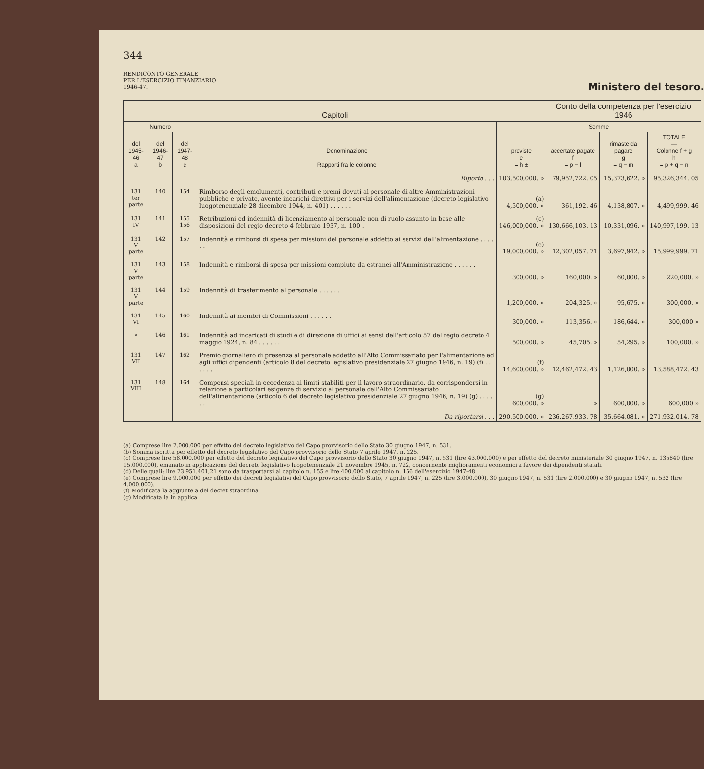344
RENDICONTO GENERALE
PER L'ESERCIZIO FINANZIARIO
1946-47.
Ministero del tesoro.
| Capitoli | | | | | Conto della competenza per l'esercizio 1946 | | |
| --- | --- | --- | --- | --- | --- | --- | --- |
| Numero | | | Denominazione Rapporti fra le colonne | Somme | | | |
| del 1945-46 a | del 1946-47 b | del 1947-48 c | | previste e = h ± | accertate pagate f = p − l | rimaste da pagare g = q − m | TOTALE — Colonne f + g h = p + q − n |
| | | | Riporto . . . | 103,500,000. » | 79,952,722. 05 | 15,373,622. » | 95,326,344. 05 |
| 131 ter parte | 140 | 154 | Rimborso degli emolumenti, contributi e premi dovuti al personale di altre Amministrazioni pubbliche e private, avente incarichi direttivi per i servizi dell'alimentazione (decreto legislativo luogotenenziale 28 dicembre 1944, n. 401) . . . . . . | (a) 4,500,000. » | 361,192. 46 | 4,138,807. » | 4,499,999. 46 |
| 131 IV | 141 | 155 156 | Retribuzioni ed indennità di licenziamento al personale non di ruolo assunto in base alle disposizioni del regio decreto 4 febbraio 1937, n. 100 . | (c) 146,000,000. » | 130,666,103. 13 | 10,331,096. » | 140,997,199. 13 |
| 131 V parte | 142 | 157 | Indennità e rimborsi di spesa per missioni del personale addetto ai servizi dell'alimentazione . . . . . . | (e) 19,000,000. » | 12,302,057. 71 | 3,697,942. » | 15,999,999. 71 |
| 131 V parte | 143 | 158 | Indennità e rimborsi di spesa per missioni compiute da estranei all'Amministrazione . . . . . . | 300,000. » | 160,000. » | 60,000. » | 220,000. » |
| 131 V parte | 144 | 159 | Indennità di trasferimento al personale . . . . . . | 1,200,000. » | 204,325. » | 95,675. » | 300,000. » |
| 131 VI | 145 | 160 | Indennità ai membri di Commissioni . . . . . . | 300,000. » | 113,356. » | 186,644. » | 300,000 » |
| » | 146 | 161 | Indennità ad incaricati di studi e di direzione di uffici ai sensi dell'articolo 57 del regio decreto 4 maggio 1924, n. 84 . . . . . . | 500,000. » | 45,705. » | 54,295. » | 100,000. » |
| 131 VII | 147 | 162 | Premio giornaliero di presenza al personale addetto all'Alto Commissariato per l'alimentazione ed agli uffici dipendenti (articolo 8 del decreto legislativo presidenziale 27 giugno 1946, n. 19) (f) . . . . . . | (f) 14,600,000. » | 12,462,472. 43 | 1,126,000. » | 13,588,472. 43 |
| 131 VIII | 148 | 164 | Compensi speciali in eccedenza ai limiti stabiliti per il lavoro straordinario, da corrispondersi in relazione a particolari esigenze di servizio al personale dell'Alto Commissariato dell'alimentazione (articolo 6 del decreto legislativo presidenziale 27 giugno 1946, n. 19) (g) . . . . . . | (g) 600,000. » | » | 600,000. » | 600,000 » |
| | | | Da riportarsi . . . | 290,500,000. » | 236,267,933. 78 | 35,664,081. » | 271,932,014. 78 |
(a) Comprese lire 2.000.000 per effetto del decreto legislativo del Capo provvisorio dello Stato 30 giugno 1947, n. 531.
(b) Somma iscritta per effetto del decreto legislativo del Capo provvisorio dello Stato 7 aprile 1947, n. 225.
(c) Comprese lire 58.000.000 per effetto del decreto legislativo del Capo provvisorio dello Stato 30 giugno 1947, n. 531 (lire 43.000.000) e per effetto del decreto ministeriale 30 giugno 1947, n. 135840 (lire 15.000.000), emanato in applicazione del decreto legislativo luogotenenziale 21 novembre 1945, n. 722, concernente miglioramenti economici a favore dei dipendenti statali.
(d) Delle quali: lire 23.951.401,21 sono da trasportarsi al capitolo n. 155 e lire 400.000 al capitolo n. 156 dell'esercizio 1947-48.
(e) Comprese lire 9.000.000 per effetto dei decreti legislativi del Capo provvisorio dello Stato, 7 aprile 1947, n. 225 (lire 3.000.000), 30 giugno 1947, n. 531 (lire 2.000.000) e 30 giugno 1947, n. 532 (lire 4.000.000).
(f) Modificata la aggiunte a del decret straordina
(g) Modificata la in applica